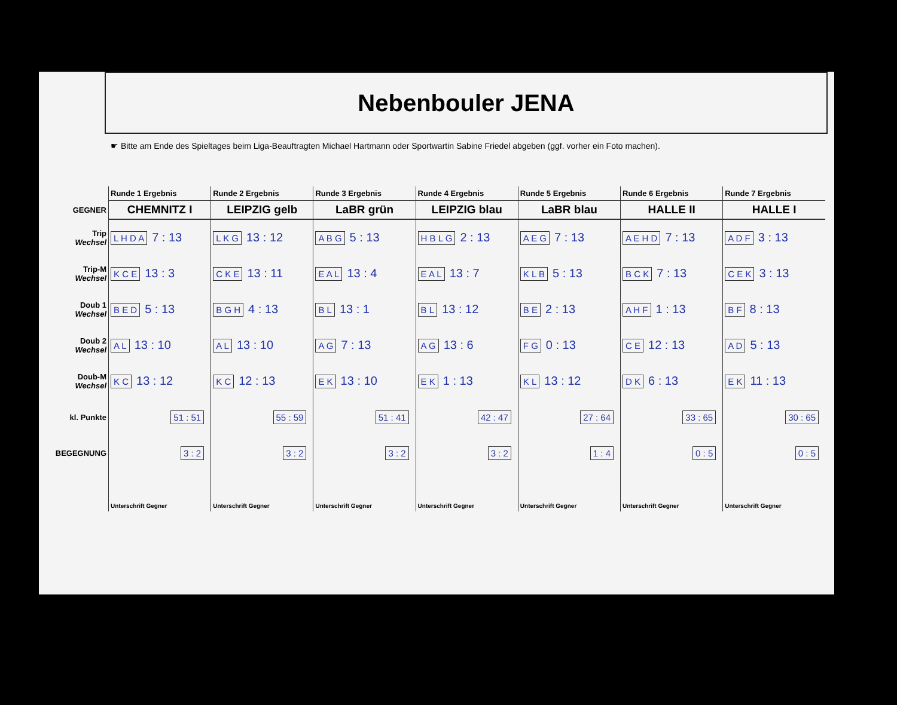Nebenbouler JENA
☛ Bitte am Ende des Spieltages beim Liga-Beauftragten Michael Hartmann oder Sportwartin Sabine Friedel abgeben (ggf. vorher ein Foto machen).
| | Runde 1 Ergebnis | Runde 2 Ergebnis | Runde 3 Ergebnis | Runde 4 Ergebnis | Runde 5 Ergebnis | Runde 6 Ergebnis | Runde 7 Ergebnis |
| GEGNER | CHEMNITZ I | LEIPZIG gelb | LaBR grün | LEIPZIG blau | LaBR blau | HALLE II | HALLE I |
| Trip Wechsel | L H D A 7 : 13 | L K G 13 : 12 | A B G 5 : 13 | H B L G 2 : 13 | A E G 7 : 13 | A E H D 7 : 13 | A D F 3 : 13 |
| Trip-M Wechsel | K C E 13 : 3 | C K E 13 : 11 | E A L 13 : 4 | E A L 13 : 7 | K L B 5 : 13 | B C K 7 : 13 | C E K 3 : 13 |
| Doub 1 Wechsel | B E D 5 : 13 | B G H 4 : 13 | B L 13 : 1 | B L 13 : 12 | B E 2 : 13 | A H F 1 : 13 | B F 8 : 13 |
| Doub 2 Wechsel | A L 13 : 10 | A L 13 : 10 | A G 7 : 13 | A G 13 : 6 | F G 0 : 13 | C E 12 : 13 | A D 5 : 13 |
| Doub-M Wechsel | K C 13 : 12 | K C 12 : 13 | E K 13 : 10 | E K 1 : 13 | K L 13 : 12 | D K 6 : 13 | E K 11 : 13 |
| kl. Punkte | 51 : 51 | 55 : 59 | 51 : 41 | 42 : 47 | 27 : 64 | 33 : 65 | 30 : 65 |
| BEGEGNUNG | 3 : 2 | 3 : 2 | 3 : 2 | 3 : 2 | 1 : 4 | 0 : 5 | 0 : 5 |
| | Unterschrift Gegner | Unterschrift Gegner | Unterschrift Gegner | Unterschrift Gegner | Unterschrift Gegner | Unterschrift Gegner | Unterschrift Gegner |